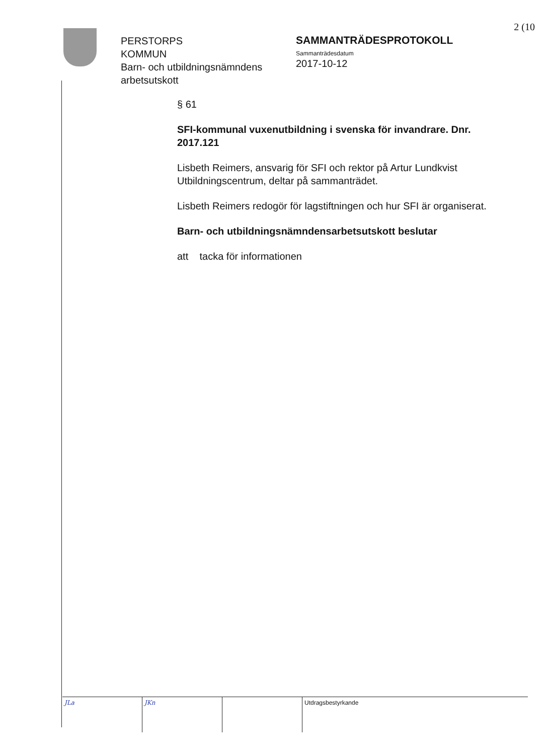2 (10
PERSTORPS
KOMMUN
Barn- och utbildningsnämndens arbetsutskott
SAMMANTRÄDESPROTOKOLL
Sammanträdesdatum
2017-10-12
§ 61
SFI-kommunal vuxenutbildning i svenska för invandrare. Dnr. 2017.121
Lisbeth Reimers, ansvarig för SFI och rektor på Artur Lundkvist Utbildningscentrum, deltar på sammanträdet.
Lisbeth Reimers redogör för lagstiftningen och hur SFI är organiserat.
Barn- och utbildningsnämndensarbetsutskott beslutar
att tacka för informationen
JLa JKn Utdragsbestyrkande